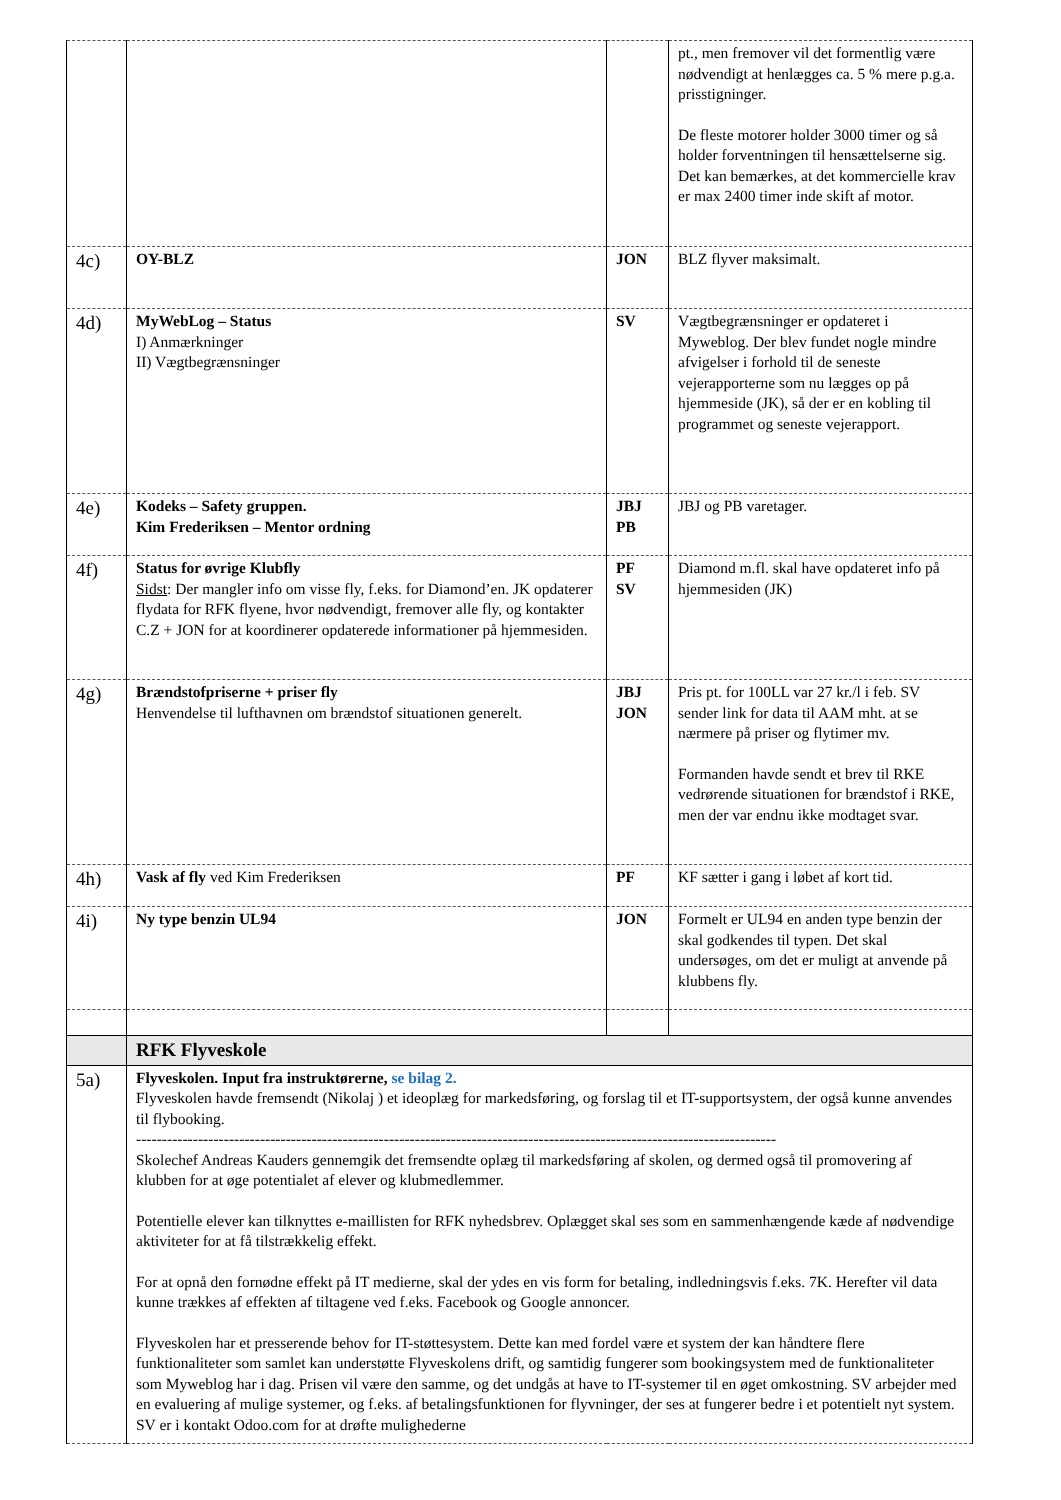| | | | pt., men fremover vil det formentlig være nødvendigt at henlægges ca. 5 % mere p.g.a. prisstigninger. De fleste motorer holder 3000 timer og så holder forventningen til hensættelserne sig. Det kan bemærkes, at det kommercielle krav er max 2400 timer inde skift af motor. |
| 4c) | OY-BLZ | JON | BLZ flyver maksimalt. |
| 4d) | MyWebLog – Status I) Anmærkninger II) Vægtbegrænsninger | SV | Vægtbegrænsninger er opdateret i Myweblog. Der blev fundet nogle mindre afvigelser i forhold til de seneste vejerapporterne som nu lægges op på hjemmeside (JK), så der er en kobling til programmet og seneste vejerapport. |
| 4e) | Kodeks – Safety gruppen. Kim Frederiksen – Mentor ordning | JBJ PB | JBJ og PB varetager. |
| 4f) | Status for øvrige Klubfly Sidst : Der mangler info om visse fly, f.eks. for Diamond’en. JK opdaterer flydata for RFK flyene, hvor nødvendigt, fremover alle fly, og kontakter C.Z + JON for at koordinerer opdaterede informationer på hjemmesiden. | PF SV | Diamond m.fl. skal have opdateret info på hjemmesiden (JK) |
| 4g) | Brændstofpriserne + priser fly Henvendelse til lufthavnen om brændstof situationen generelt. | JBJ JON | Pris pt. for 100LL var 27 kr./l i feb. SV sender link for data til AAM mht. at se nærmere på priser og flytimer mv. Formanden havde sendt et brev til RKE vedrørende situationen for brændstof i RKE, men der var endnu ikke modtaget svar. |
| 4h) | Vask af fly ved Kim Frederiksen | PF | KF sætter i gang i løbet af kort tid. |
| 4i) | Ny type benzin UL94 | JON | Formelt er UL94 en anden type benzin der skal godkendes til typen. Det skal undersøges, om det er muligt at anvende på klubbens fly. |
| | RFK Flyveskole | | |
| 5a) | Flyveskolen. Input fra instruktørerne, se bilag 2. Flyveskolen havde fremsendt (Nikolaj ) et ideoplæg for markedsføring, og forslag til et IT-supportsystem, der også kunne anvendes til flybooking. ---------------------------------------------------------------------------------------------------------------------------- Skolechef Andreas Kauders gennemgik det fremsendte oplæg til markedsføring af skolen, og dermed også til promovering af klubben for at øge potentialet af elever og klubmedlemmer. Potentielle elever kan tilknyttes e-maillisten for RFK nyhedsbrev. Oplægget skal ses som en sammenhængende kæde af nødvendige aktiviteter for at få tilstrækkelig effekt. For at opnå den fornødne effekt på IT medierne, skal der ydes en vis form for betaling, indledningsvis f.eks. 7K. Herefter vil data kunne trækkes af effekten af tiltagene ved f.eks. Facebook og Google annoncer. Flyveskolen har et presserende behov for IT-støttesystem. Dette kan med fordel være et system der kan håndtere flere funktionaliteter som samlet kan understøtte Flyveskolens drift, og samtidig fungerer som bookingsystem med de funktionaliteter som Myweblog har i dag. Prisen vil være den samme, og det undgås at have to IT-systemer til en øget omkostning. SV arbejder med en evaluering af mulige systemer, og f.eks. af betalingsfunktionen for flyvninger, der ses at fungerer bedre i et potentielt nyt system. SV er i kontakt Odoo.com for at drøfte mulighederne | | |